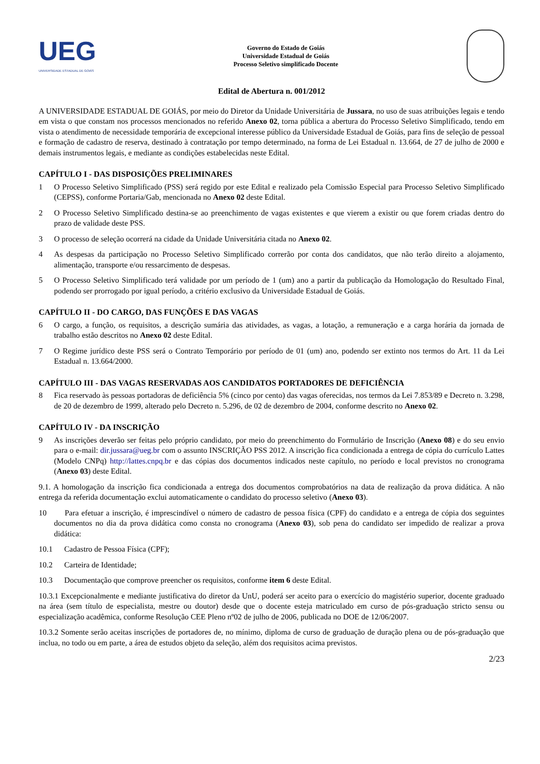UEG
UNIVERSIDADE ESTADUAL DE GOIÁS
Governo do Estado de Goiás
Universidade Estadual de Goiás
Processo Seletivo simplificado Docente
Edital de Abertura n. 001/2012
A UNIVERSIDADE ESTADUAL DE GOIÁS, por meio do Diretor da Unidade Universitária de Jussara, no uso de suas atribuições legais e tendo em vista o que constam nos processos mencionados no referido Anexo 02, torna pública a abertura do Processo Seletivo Simplificado, tendo em vista o atendimento de necessidade temporária de excepcional interesse público da Universidade Estadual de Goiás, para fins de seleção de pessoal e formação de cadastro de reserva, destinado à contratação por tempo determinado, na forma de Lei Estadual n. 13.664, de 27 de julho de 2000 e demais instrumentos legais, e mediante as condições estabelecidas neste Edital.
CAPÍTULO I - DAS DISPOSIÇÕES PRELIMINARES
1 O Processo Seletivo Simplificado (PSS) será regido por este Edital e realizado pela Comissão Especial para Processo Seletivo Simplificado (CEPSS), conforme Portaria/Gab, mencionada no Anexo 02 deste Edital.
2 O Processo Seletivo Simplificado destina-se ao preenchimento de vagas existentes e que vierem a existir ou que forem criadas dentro do prazo de validade deste PSS.
3 O processo de seleção ocorrerá na cidade da Unidade Universitária citada no Anexo 02.
4 As despesas da participação no Processo Seletivo Simplificado correrão por conta dos candidatos, que não terão direito a alojamento, alimentação, transporte e/ou ressarcimento de despesas.
5 O Processo Seletivo Simplificado terá validade por um período de 1 (um) ano a partir da publicação da Homologação do Resultado Final, podendo ser prorrogado por igual período, a critério exclusivo da Universidade Estadual de Goiás.
CAPÍTULO II - DO CARGO, DAS FUNÇÕES E DAS VAGAS
6 O cargo, a função, os requisitos, a descrição sumária das atividades, as vagas, a lotação, a remuneração e a carga horária da jornada de trabalho estão descritos no Anexo 02 deste Edital.
7 O Regime jurídico deste PSS será o Contrato Temporário por período de 01 (um) ano, podendo ser extinto nos termos do Art. 11 da Lei Estadual n. 13.664/2000.
CAPÍTULO III - DAS VAGAS RESERVADAS AOS CANDIDATOS PORTADORES DE DEFICIÊNCIA
8 Fica reservado às pessoas portadoras de deficiência 5% (cinco por cento) das vagas oferecidas, nos termos da Lei 7.853/89 e Decreto n. 3.298, de 20 de dezembro de 1999, alterado pelo Decreto n. 5.296, de 02 de dezembro de 2004, conforme descrito no Anexo 02.
CAPÍTULO IV - DA INSCRIÇÃO
9 As inscrições deverão ser feitas pelo próprio candidato, por meio do preenchimento do Formulário de Inscrição (Anexo 08) e do seu envio para o e-mail: dir.jussara@ueg.br com o assunto INSCRIÇÃO PSS 2012. A inscrição fica condicionada a entrega de cópia do currículo Lattes (Modelo CNPq) http://lattes.cnpq.br e das cópias dos documentos indicados neste capítulo, no período e local previstos no cronograma (Anexo 03) deste Edital.
9.1. A homologação da inscrição fica condicionada a entrega dos documentos comprobatórios na data de realização da prova didática. A não entrega da referida documentação exclui automaticamente o candidato do processo seletivo (Anexo 03).
10 Para efetuar a inscrição, é imprescindível o número de cadastro de pessoa física (CPF) do candidato e a entrega de cópia dos seguintes documentos no dia da prova didática como consta no cronograma (Anexo 03), sob pena do candidato ser impedido de realizar a prova didática:
10.1 Cadastro de Pessoa Física (CPF);
10.2 Carteira de Identidade;
10.3 Documentação que comprove preencher os requisitos, conforme item 6 deste Edital.
10.3.1 Excepcionalmente e mediante justificativa do diretor da UnU, poderá ser aceito para o exercício do magistério superior, docente graduado na área (sem título de especialista, mestre ou doutor) desde que o docente esteja matriculado em curso de pós-graduação stricto sensu ou especialização acadêmica, conforme Resolução CEE Pleno nº02 de julho de 2006, publicada no DOE de 12/06/2007.
10.3.2 Somente serão aceitas inscrições de portadores de, no mínimo, diploma de curso de graduação de duração plena ou de pós-graduação que inclua, no todo ou em parte, a área de estudos objeto da seleção, além dos requisitos acima previstos.
2/23